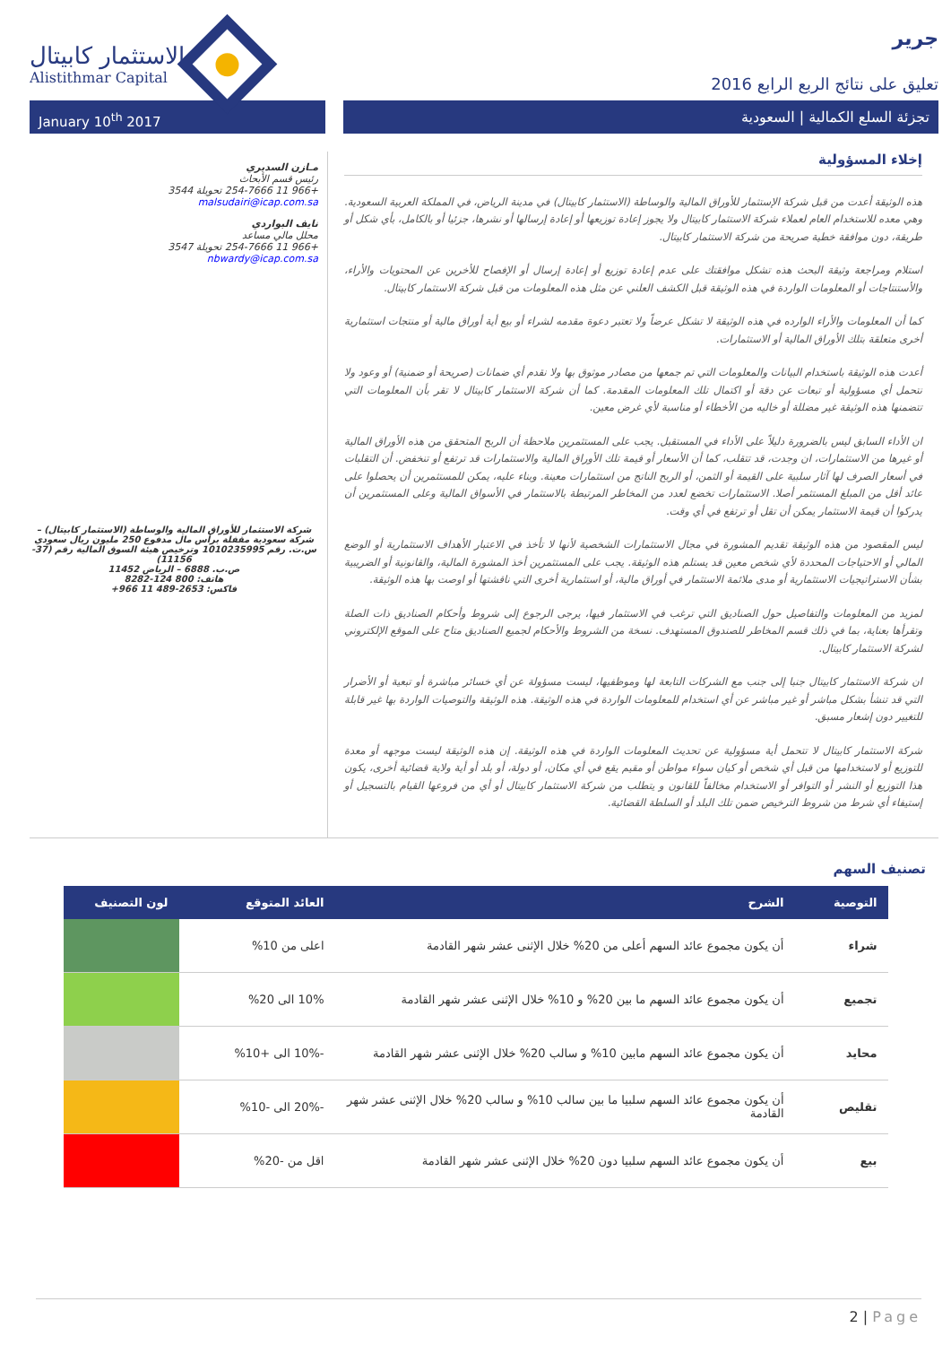الاستثمار كابيتال
Alistithmar Capital
جرير
تعليق على نتائج الربع الرابع 2016
January 10<sup>th</sup> 2017 تجزئة السلع الكمالية | السعودية
مـازن السديري
رئيس قسم الأبحاث
+966 11 254-7666 تحويلة 3544
malsudairi@icap.com.sa
نايف البواردي
محلل مالي مساعد
+966 11 254-7666 تحويلة 3547
nbwardy@icap.com.sa
شركة الاستثمار للأوراق المالية والوساطة (الاستثمار كابيتال) – شركة سعودية مقفلة برأس مال مدفوع 250 مليون ريال سعودي س.ت. رقم 1010235995 وترخيص هيئة السوق المالية رقم (37-11156)
ص.ب. 6888 – الرياض 11452
هاتف: 800 124-8282
فاكس: 2653-489 11 966+
إخلاء المسؤولية
هذه الوثيقة أعدت من قبل شركة الإستثمار للأوراق المالية والوساطة (الاستثمار كابيتال) في مدينة الرياض، في المملكة العربية السعودية. وهي معده للاستخدام العام لعملاء شركة الاستثمار كابيتال ولا يجوز إعادة توزيعها أو إعادة إرسالها أو نشرها، جزئيا أو بالكامل، بأي شكل أو طريقة، دون موافقة خطية صريحة من شركة الاستثمار كابيتال.
استلام ومراجعة وثيقة البحث هذه تشكل موافقتك على عدم إعادة توزيع أو إعادة إرسال أو الإفصاح للأخرين عن المحتويات والأراء، والأستنتاجات أو المعلومات الواردة في هذه الوثيقة قبل الكشف العلني عن مثل هذه المعلومات من قبل شركة الاستثمار كابيتال.
كما أن المعلومات والأراء الوارده في هذه الوثيقة لا تشكل عرضاً ولا تعتبر دعوة مقدمه لشراء أو بيع أية أوراق مالية أو منتجات استثمارية أخرى متعلقة بتلك الأوراق المالية أو الاستثمارات.
أعدت هذه الوثيقة باستخدام البيانات والمعلومات التي تم جمعها من مصادر موثوق بها ولا نقدم أي ضمانات (صريحة أو ضمنية) أو وعود ولا نتحمل أي مسؤولية أو تبعات عن دقة أو اكتمال تلك المعلومات المقدمة. كما أن شركة الاستثمار كابيتال لا تقر بأن المعلومات التي تتضمنها هذه الوثيقة غير مضللة أو خاليه من الأخطاء أو مناسبة لأي غرض معين.
ان الأداء السابق ليس بالضرورة دليلاً على الأداء في المستقبل. يجب على المستثمرين ملاحظة أن الربح المتحقق من هذه الأوراق المالية أو غيرها من الاستثمارات، ان وجدت، قد تتقلب، كما أن الأسعار أو قيمة تلك الأوراق المالية والاستثمارات قد ترتفع أو تنخفض. أن التقلبات في أسعار الصرف لها آثار سلبية على القيمة أو الثمن، أو الربح الناتج من استثمارات معينة. وبناء عليه، يمكن للمستثمرين أن يحصلوا على عائد أقل من المبلغ المستثمر أصلا. الاستثمارات تخضع لعدد من المخاطر المرتبطة بالاستثمار في الأسواق المالية وعلى المستثمرين أن يدركوا أن قيمة الاستثمار يمكن أن تقل أو ترتفع في أي وقت.
ليس المقصود من هذه الوثيقة تقديم المشورة في مجال الاستثمارات الشخصية لأنها لا تأخذ في الاعتبار الأهداف الاستثمارية أو الوضع المالي أو الاحتياجات المحددة لأي شخص معين قد يستلم هذه الوثيقة. يجب على المستثمرين أخذ المشورة المالية، والقانونية أو الضريبية بشأن الاستراتيجيات الاستثمارية أو مدى ملائمة الاستثمار في أوراق مالية، أو استثمارية أخرى التي ناقشتها أو اوصت بها هذه الوثيقة.
لمزيد من المعلومات والتفاصيل حول الصناديق التي ترغب في الاستثمار فيها، يرجى الرجوع إلى شروط وأحكام الصناديق ذات الصلة وتقرأها بعناية، بما في ذلك قسم المخاطر للصندوق المستهدف. نسخة من الشروط والأحكام لجميع الصناديق متاح على الموقع الإلكتروني لشركة الاستثمار كابيتال.
ان شركة الاستثمار كابيتال جنبا إلى جنب مع الشركات التابعة لها وموظفيها، ليست مسؤولة عن أي خسائر مباشرة أو تبعية أو الأضرار التي قد تنشأ بشكل مباشر أو غير مباشر عن أي استخدام للمعلومات الواردة في هذه الوثيقة. هذه الوثيقة والتوصيات الواردة بها غير قابلة للتغيير دون إشعار مسبق.
شركة الاستثمار كابيتال لا تتحمل أية مسؤولية عن تحديث المعلومات الواردة في هذه الوثيقة. إن هذه الوثيقة ليست موجهه أو معدة للتوزيع أو لاستخدامها من قبل أي شخص أو كيان سواء مواطن أو مقيم يقع في أي مكان، أو دولة، أو بلد أو أية ولاية قضائية أخرى، يكون هذا التوزيع أو النشر أو التوافر أو الاستخدام مخالفاً للقانون و يتطلب من شركة الاستثمار كابيتال أو أي من فروعها القيام بالتسجيل أو إستيفاء أي شرط من شروط الترخيص ضمن تلك البلد أو السلطة القضائية.
تصنيف السهم
| التوصية | الشرح | العائد المتوقع | لون التصنيف |
| --- | --- | --- | --- |
| شراء | أن يكون مجموع عائد السهم أعلى من 20% خلال الإثنى عشر شهر القادمة | اعلى من 10% | |
| تجميع | أن يكون مجموع عائد السهم ما بين 20% و 10% خلال الإثنى عشر شهر القادمة | 10% الى 20% | |
| محايد | أن يكون مجموع عائد السهم مابين 10% و سالب 20% خلال الإثنى عشر شهر القادمة | -10% الى +10% | |
| تقليص | أن يكون مجموع عائد السهم سلبيا ما بين سالب 10% و سالب 20% خلال الإثنى عشر شهر القادمة | -20% الى -10% | |
| بيع | أن يكون مجموع عائد السهم سلبيا دون 20% خلال الإثنى عشر شهر القادمة | اقل من -20% | |
2 | Page